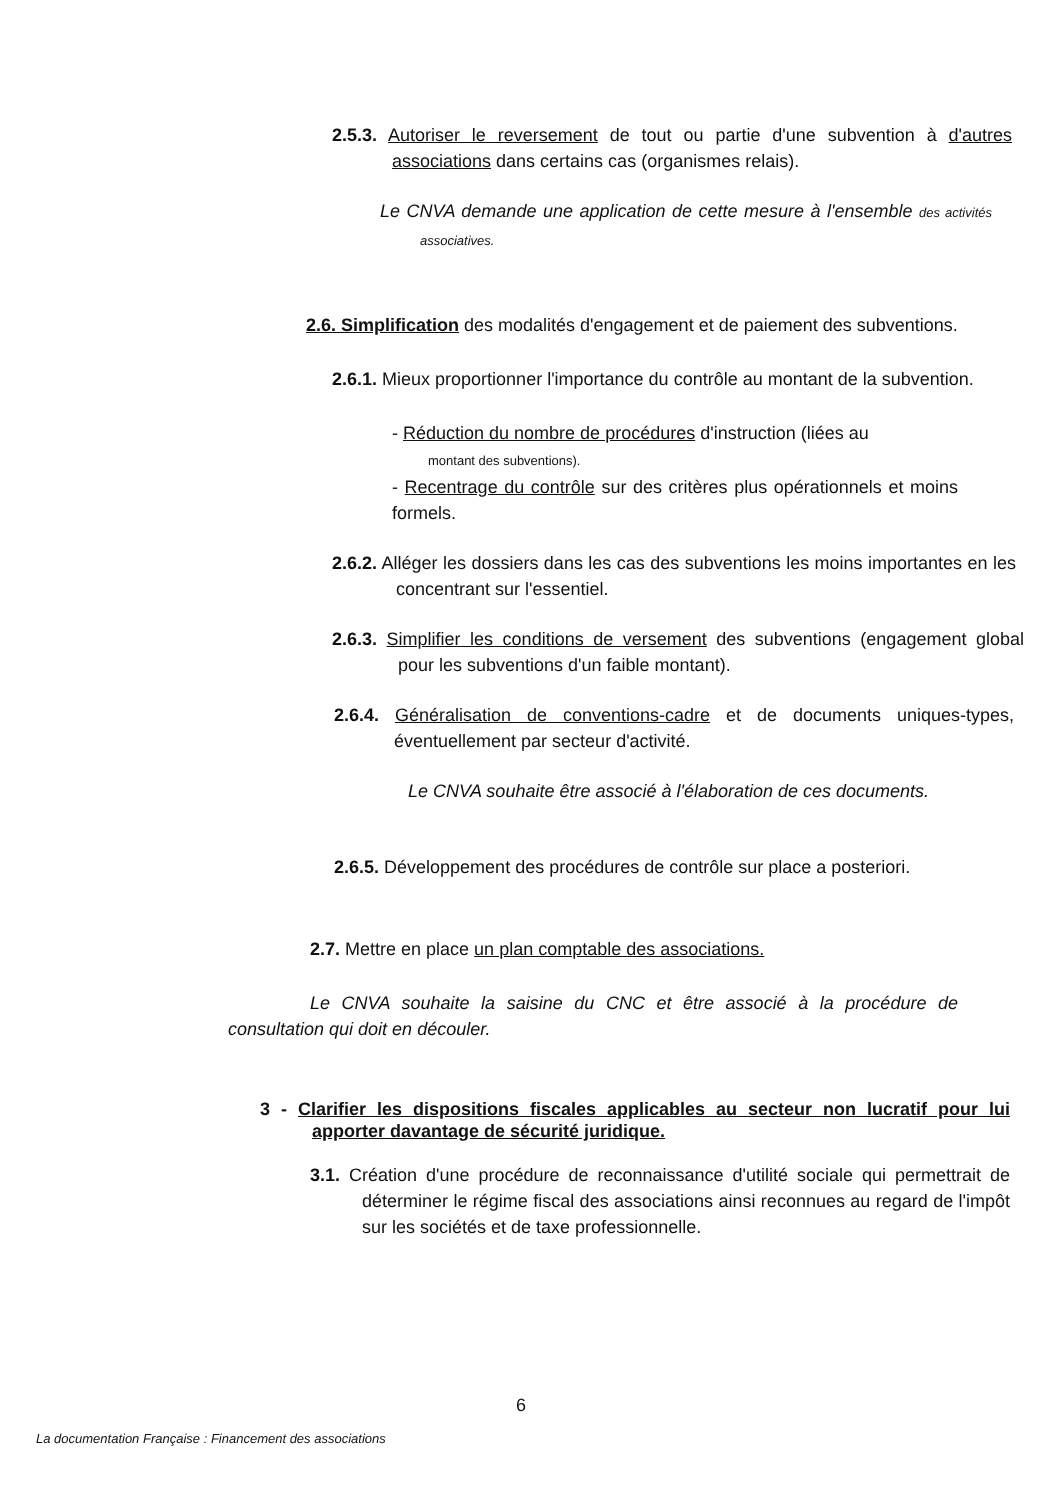2.5.3. Autoriser le reversement de tout ou partie d'une subvention à d'autres associations dans certains cas (organismes relais).
Le CNVA demande une application de cette mesure à l'ensemble des activités associatives.
2.6. Simplification des modalités d'engagement et de paiement des subventions.
2.6.1. Mieux proportionner l'importance du contrôle au montant de la subvention.
- Réduction du nombre de procédures d'instruction (liées au
montant des subventions).
- Recentrage du contrôle sur des critères plus opérationnels et moins formels.
2.6.2. Alléger les dossiers dans les cas des subventions les moins importantes en les concentrant sur l'essentiel.
2.6.3. Simplifier les conditions de versement des subventions (engagement global pour les subventions d'un faible montant).
2.6.4. Généralisation de conventions-cadre et de documents uniques-types, éventuellement par secteur d'activité.
Le CNVA souhaite être associé à l'élaboration de ces documents.
2.6.5. Développement des procédures de contrôle sur place a posteriori.
2.7. Mettre en place un plan comptable des associations.
Le CNVA souhaite la saisine du CNC et être associé à la procédure de consultation qui doit en découler.
3 - Clarifier les dispositions fiscales applicables au secteur non lucratif pour lui apporter davantage de sécurité juridique.
3.1. Création d'une procédure de reconnaissance d'utilité sociale qui permettrait de déterminer le régime fiscal des associations ainsi reconnues au regard de l'impôt sur les sociétés et de taxe professionnelle.
6
La documentation Française : Financement des associations